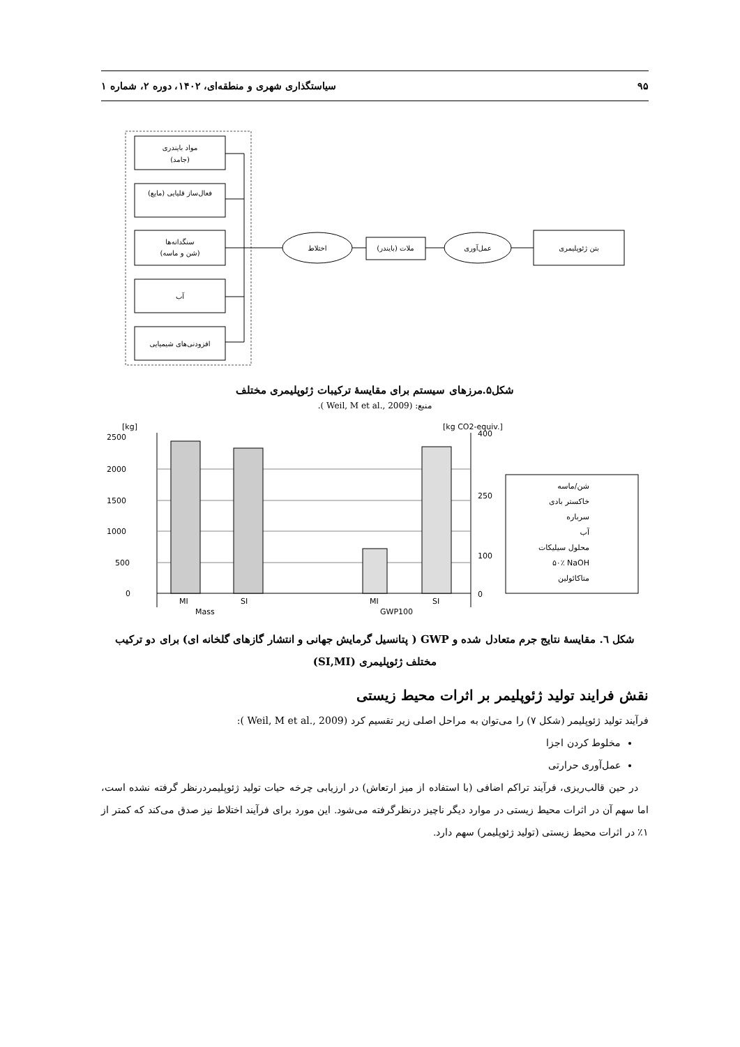۹۵ سیاستگذاری شهری و منطقه‌ای، ۱۴۰۲، دوره ۲، شماره ۱
مواد بایندری
(جامد)
فعال‌ساز قلیایی (مایع)
سنگدانه‌ها
(شن و ماسه)
آب
افزودنی‌های شیمیایی
اختلاط
ملات (بایندر)
عمل‌آوری
بتن ژئوپلیمری
شکل۵.مرزهای سیستم برای مقایسهٔ ترکیبات ژئوپلیمری مختلف
منبع: (Weil, M et al., 2009 ).
[kg]
[kg CO2-equiv.]
2500
2000
1500
1000
500
0
400
0
250
100
MI
SI
MI
SI
Mass
GWP100
شن/ماسه
خاکستر بادی
سرباره
آب
محلول سیلیکات
۵۰٪ NaOH
متاکائولین
شکل ٦. مقایسهٔ نتایج جرم متعادل شده و GWP ( پتانسیل گرمایش جهانی و انتشار گازهای گلخانه ای) برای دو ترکیب مختلف ژئوپلیمری (SI,MI)
نقش فرایند تولید ژئوپلیمر بر اثرات محیط زیستی
فرآیند تولید ژئوپلیمر (شکل ۷) را می‌توان به مراحل اصلی زیر تقسیم کرد (Weil, M et al., 2009 ):
مخلوط کردن اجزا
عمل‌آوری حرارتی
در حین قالب‌ریزی، فرآیند تراکم اضافی (با استفاده از میز ارتعاش) در ارزیابی چرخه حیات تولید ژئوپلیمردرنظر گرفته نشده است، اما سهم آن در اثرات محیط زیستی در موارد دیگر ناچیز درنظرگرفته می‌شود. این مورد برای فرآیند اختلاط نیز صدق می‌کند که کمتر از ۱٪ در اثرات محیط زیستی (تولید ژئوپلیمر) سهم دارد.